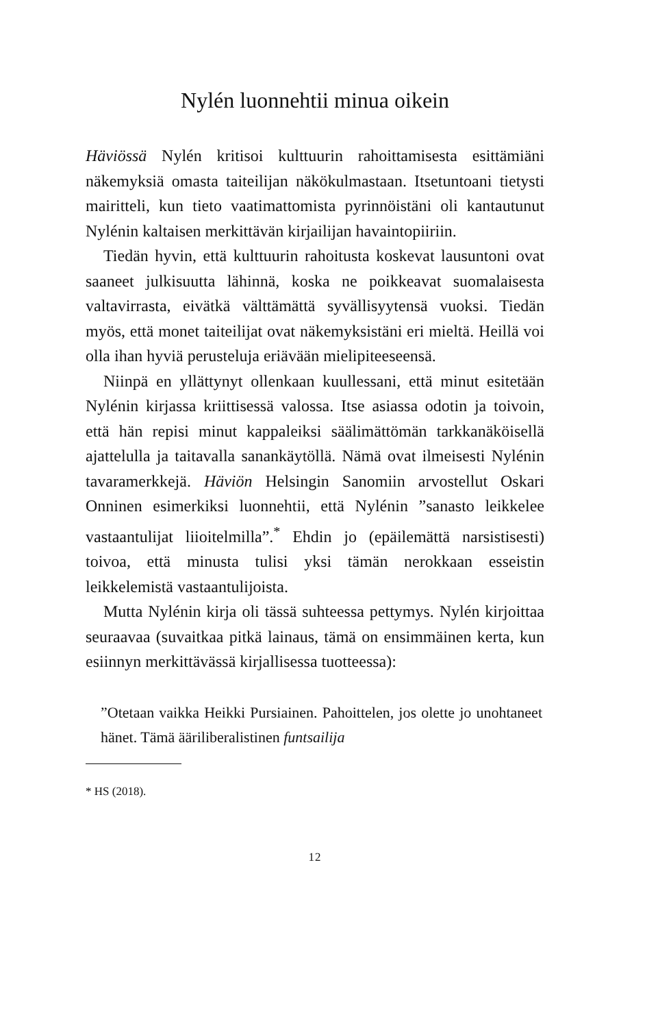Nylén luonnehtii minua oikein
Häviössä Nylén kritisoi kulttuurin rahoittamisesta esittämiäni näkemyksiä omasta taiteilijan näkökulmastaan. Itsetuntoani tietysti mairitteli, kun tieto vaatimattomista pyrinnöistäni oli kantautunut Nylénin kaltaisen merkittävän kirjailijan havaintopiiriin.
Tiedän hyvin, että kulttuurin rahoitusta koskevat lausuntoni ovat saaneet julkisuutta lähinnä, koska ne poikkeavat suomalaisesta valtavirrasta, eivätkä välttämättä syvällisyytensä vuoksi. Tiedän myös, että monet taiteilijat ovat näkemyksistäni eri mieltä. Heillä voi olla ihan hyviä perusteluja eriävään mielipiteeseensä.
Niinpä en yllättynyt ollenkaan kuullessani, että minut esitetään Nylénin kirjassa kriittisessä valossa. Itse asiassa odotin ja toivoin, että hän repisi minut kappaleiksi säälimättömän tarkkanäköisellä ajattelulla ja taitavalla sanankäytöllä. Nämä ovat ilmeisesti Nylénin tavaramerkkejä. Häviön Helsingin Sanomiin arvostellut Oskari Onninen esimerkiksi luonnehtii, että Nylénin ”sanasto leikkelee vastaantulijat liioitelmilla”.<sup>*</sup> Ehdin jo (epäilemättä narsistisesti) toivoa, että minusta tulisi yksi tämän nerokkaan esseistin leikkelemistä vastaantulijoista.
Mutta Nylénin kirja oli tässä suhteessa pettymys. Nylén kirjoittaa seuraavaa (suvaitkaa pitkä lainaus, tämä on ensimmäinen kerta, kun esiinnyn merkittävässä kirjallisessa tuotteessa):
”Otetaan vaikka Heikki Pursiainen. Pahoittelen, jos olette jo unohtaneet hänet. Tämä ääriliberalistinen funtsailija
* HS (2018).
12